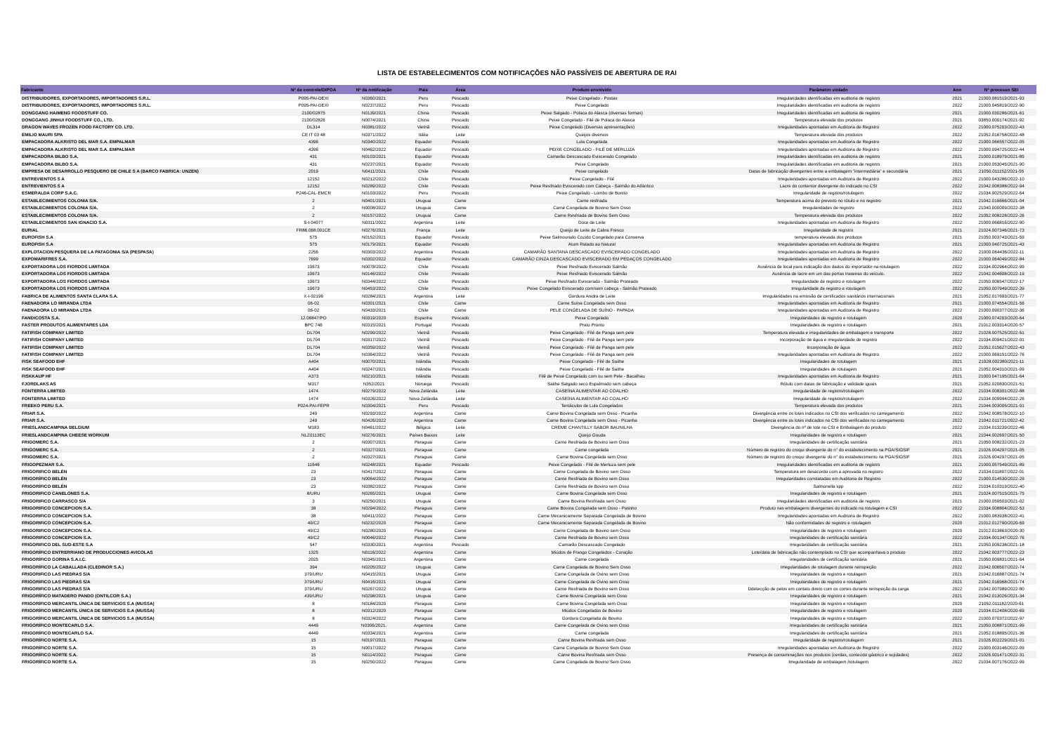LISTA DE ESTABELECIMENTOS COM NOTIFICAÇÕES NÃO PASSÍVEIS DE ABERTURA DE RAI
| Fabricante | Nº de controle/DIPOA | Nº da notificação | País | Área | Produto envolvido | Parâmetro violado | Ano | Nº processo SEI |
| --- | --- | --- | --- | --- | --- | --- | --- | --- |
| DISTRIBUIDORES, EXPORTADORES, IMPORTADORES S.R.L. | P095-PAI-DEXI | N0360/2021 | Peru | Pescado | Peixe Congelado - Postas | Irregularidades identificadas em auditoria de registro | 2021 | 21000.081519/2021-93 |
| DISTRIBUIDORES, EXPORTADORES, IMPORTADORES S.R.L. | P095-PAI-DEXI | N0237/2022 | Peru | Pescado | Peixe Congelado | Irregularidades identificadas em auditoria de registro | 2022 | 21000.045819/2022-90 |
| DONGGANG HAIMENG FOODSTUFF CO. | 2100/02875 | N0139/2021 | China | Pescado | Peixe Salgado - Polaca do Alasca (diversas formas) | Irregularidades identificadas em auditoria de registro | 2021 | 21000.030286/2021-61 |
| DONGGANG JINHUI FOODSTUFF CO., LTD. | 2100/02826 | N0074/2021 | China | Pescado | Peixe Congelado - Filé de Polaca do Alasca | Temperatura elevada dos produtos | 2021 | 03850.000174/2021-92 |
| DRAGON WAVES FROZEN FOOD FACTORY CO. LTD. | DL314 | N0381/2022 | Vietnã | Pescado | Peixe Congelado (Diversas apresentações) | Irregularidades apontadas em Auditoria de Registro | 2022 | 21000.075203/2022-43 |
| EMILIO MAURI SPA | CE IT 03 48 | N0371/2022 | Itália | Leite | Queijos diversos | Temperatura elevada dos produtos | 2022 | 21052.016758/2022-48 |
| EMPACADORA ALKRISTO DEL MAR S.A. EMPALMAR | 4396 | N0340/2022 | Equador | Pescado | Lula Congelada | Irregularidades apontadas em Auditoria de Registro | 2022 | 21000.066557/2022-05 |
| EMPACADORA ALKRISTO DEL MAR S.A. EMPALMAR | 4396 | N0462/2022 | Equador | Pescado | PEIXE CONGELADO - FILÉ DE MERLUZA | Irregularidades apontadas em Auditoria de Registro | 2022 | 21000.094725/2022-44 |
| EMPACADORA BILBO S.A. | 431 | N0103/2021 | Equador | Pescado | Camarão Descascado Eviscerado Congelado | Irregularidades identificadas em auditoria de registro | 2021 | 21000.018979/2021-85 |
| EMPACADORA BILBO S.A. | 431 | N0237/2021 | Equador | Pescado | Peixe Congelado | Irregularidades identificadas em auditoria de registro | 2021 | 21000.053045/2021-90 |
| EMPRESA DE DESARROLLO PESQUERO DE CHILE S A (BARCO FABRICA: UNZEN) | 2019 | N0411/2021 | Chile | Pescado | Peixe congelado | Datas de fabricação divergentes entre a embalagem "intermediária" e secundária | 2021 | 21050.011152/2021-55 |
| ENTREVIENTOS S A | 12152 | N0212/2022 | Chile | Pescado | Peixe Congelado - Filé | Irregularidades apontadas em Auditoria de Registro | 2022 | 21000.043286/2022-10 |
| ENTREVIENTOS S A | 12152 | N0289/2022 | Chile | Pescado | Peixe Resfriado Eviscerado com Cabeça - Salmão do Atlântico | Lacre do contentor divergente do indicado no CSI | 2022 | 21042.008388/2022-94 |
| ESMERALDA CORP S.A.C. | P246-CAL-EMCR | N0103/2022 | Peru | Pescado | Peixe Congelado - Lombo de Bonito | Irregularidade de registro/rotulagem | 2022 | 21034.002529/2022-64 |
| ESTABLECIMIENTOS COLONIA S/A. | 2 | N0401/2021 | Uruguai | Carne | Carne resfriada | Temperatura acima do previsto no rótulo e no registro | 2021 | 21042.016666/2021-04 |
| ESTABLECIMIENTOS COLONIA S/A. | 2 | N0008/2022 | Uruguai | Carne | Carne Congelada de Bovino Sem Osso | Irregularidades de registro | 2022 | 21040.000009/2022-38 |
| ESTABLECIMIENTOS COLONIA S/A. | 2 | N0157/2022 | Uruguai | Carne | Carne Resfriada de Bovino Sem Osso | Temperatura elevada dos produtos | 2022 | 21052.008228/2022-26 |
| ESTABLECIMIENTOS SAN IGNACIO S.A. | S-I-04077 | N0311/2022 | Argentina | Leite | Doce de Leite | Irregularidades apontadas em Auditoria de Registro | 2022 | 21000.066816/2022-90 |
| EURIAL | FR86.068.001CE | N0276/2021 | França | Leite | Queijo de Leite de Cabra Fresco | Irregularidade de registro | 2021 | 21024.007346/2021-73 |
| EUROFISH S.A | 575 | N0152/2021 | Equador | Pescado | Peixe Salmourado Cozido Congelado para Conserva | temperatura elevada dos produtos | 2021 | 21050.003743/2021-59 |
| EUROFISH S.A | 575 | N0179/2021 | Equador | Pescado | Atum Ralado ao Natural | Irregularidades apontadas em Auditoria de Registro | 2021 | 21000.040725/2021-43 |
| EXPLOTACION PESQUERA DE LA PATAGONIA S/A (PESPASA) | 2256 | N0303/2022 | Argentina | Pescado | CAMARÃO SANTANA DESCASCADO EVISCERADO CONGELADO | Irregularidades apontadas em Auditoria de Registro | 2022 | 21000.064436/2022-11 |
| EXPOMARIFRES S.A. | 7699 | N0302/2022 | Equador | Pescado | CAMARÃO CINZA DESCASCADO EVISCERADO EM PEDAÇOS CONGELADO | Irregularidades apontadas em Auditoria de Registro | 2022 | 21000.064049/2022-84 |
| EXPORTADORA LOS FIORDOS LIMITADA | 10673 | N0078/2022 | Chile | Pescado | Peixe Resfriado Eviscerado Salmão | Ausência de local para indicação dos dados do importador na rotulagem | 2022 | 21034.002964/2022-99 |
| EXPORTADORA LOS FIORDOS LIMITADA | 10673 | N0146/2022 | Chile | Pescado | Peixe Resfriado Eviscerado Salmão | Ausência de lacre em um das portas traseiras do veículo. | 2022 | 21042.004608/2022-19 |
| EXPORTADORA LOS FIORDOS LIMITADA | 10673 | N0344/2022 | Chile | Pescado | Peixe Resfriado Eviscerado - Salmão Prateado | Irregularidade de registro e rotulagem | 2022 | 21050.006547/2022-17 |
| EXPORTADORA LOS FIORDOS LIMITADA | 10673 | N0453/2022 | Chile | Pescado | Peixe Congelado Eviscerado com/sem cabeça - Salmão Prateado | Irregularidade de registro e rotulagem | 2022 | 21050.007949/2022-39 |
| FABRICA DE ALIMENTOS SANTA CLARA S.A. | X-I-02196 | N0284/2021 | Argentina | Leite | Gordura Anidra de Leite | Irregularidades na emissão de certificados sanitários internacionais | 2021 | 21052.017693/2021-77 |
| FAENADORA LO MIRANDA LTDA | 06-02 | N0301/2021 | Chile | Carne | Carne Suína Congelada sem Osso | Irregularidades apontadas em Auditoria de Registro | 2021 | 21000.074554/2021-56 |
| FAENADORA LO MIRANDA LTDA | 06-02 | N0433/2021 | Chile | Carne | PELE CONGELADA DE SUÍNO - PAPADA | Irregularidades apontadas em Auditoria de Registro | 2022 | 21000.090377/2022-36 |
| FANDICOSTA S.A. | 12.08847/PO | N0319/2020 | Espanha | Pescado | Peixe Congelado | Irregularidades de registro e rotulagem | 2020 | 21000.074203/2020-64 |
| FASTER PRODUTOS ALIMENTARES LDA | BPC 746 | N0315/2021 | Portugal | Pescado | Prato Pronto | Irregularidades de registro e rotulagem | 2021 | 21012.003314/2020-57 |
| FATIFISH COMPANY LIMITED | DL704 | N0299/2022 | Vietnã | Pescado | Peixe Congelado - Filé de Panga sem pele | Temperatura elevada e irregularidades de embalagem e transporte | 2022 | 21028.007525/2022-51 |
| FATIFISH COMPANY LIMITED | DL704 | N0317/2022 | Vietnã | Pescado | Peixe Congelado - Filé de Panga sem pele | Incorporação de água e irregularidade de registro | 2022 | 21034.009421/2022-01 |
| FATIFISH COMPANY LIMITED | DL704 | N0359/2022 | Vietnã | Pescado | Peixe Congelado - Filé de Panga sem pele | Incorporação de água | 2022 | 21052.015627/2022-43 |
| FATIFISH COMPANY LIMITED | DL704 | N0364/2022 | Vietnã | Pescado | Peixe Congelado - Filé de Panga sem pele | Irregularidades apontadas em Auditoria de Registro | 2022 | 21000.069151/2022-76 |
| FISK SEAFOOD EHF | A404 | N0070/2021 | Islândia | Pescado | Peixe Congelado - Filé de Saithe | Irregularidades de rotulagem | 2021 | 21028.002380/2021-11 |
| FISK SEAFOOD EHF | A404 | N0247/2021 | Islândia | Pescado | Peixe Congelado - Filé de Saithe | Irregularidades de rotulagem | 2021 | 21052.004310/2021-09 |
| FISKKAUP HF | A373 | N0210/2021 | Islândia | Pescado | Filé de Peixe Congelado com ou sem Pele - Bacalhau | Irregularidades apontadas em Auditoria de Registro | 2021 | 21000.047195/2021-64 |
| FJORDLAKS AS | M317 | N352/2021 | Noruega | Pescado | Saithe Salgado seco Espalmado sem cabeça | Rótulo com datas de fabricação e validade iguais | 2021 | 21052.020830/2021-51 |
| FONTERRA LIMITED | 1474 | N0279/2022 | Nova Zelândia | Leite | CASEÍNA ALIMENTAR AO COALHO | Irregularidade de registro/rotulagem | 2022 | 21034.008301/2022-88 |
| FONTERRA LIMITED | 1474 | N0326/2022 | Nova Zelândia | Leite | CASEÍNA ALIMENTAR AO COALHO | Irregularidade de registro/rotulagem | 2022 | 21034.009994/2022-26 |
| FREEKO PERU S.A. | P024-PAI-FEPR | N0304/2021 | Peru | Pescado | Tentáculos de Lula Congelados | Temperatura elevada dos produtos | 2021 | 21044.003005/2021-91 |
| FRIAR S.A. | 249 | N0293/2022 | Argentina | Carne | Carne Bovina Congelada sem Osso - Picanha | Divergência entre os lotes indicados no CSI dos verificados no carregamento | 2022 | 21042.008578/2022-10 |
| FRIAR S.A. | 249 | N0426/2022 | Argentina | Carne | Carne Bovina Congelada sem Osso - Picanha | Divergência entre os lotes indicados no CSI dos verificados no carregamento | 2022 | 21042.011721/2022-42 |
| FRIESLANDCAMPINA BELGIUM | M183 | N0461/2022 | Bélgica | Leite | CREME CHANTILLY SABOR BAUNILHA | Divergência do nº de lote no CSI e Embalagem do produto | 2022 | 21034.013239/2022-46 |
| FRIESLANDCAMPINA CHEESE WORKUM | NLZ0113EC | N0276/2021 | Países Baixos | Leite | Queijo Gouda | Irregularidades de registro e rotulagem | 2021 | 21044.002697/2021-50 |
| FRIGOMERC S.A. | 2 | N0307/2021 | Paraguai | Carne | Carne Resfriada de Bovino sem Osso | Irregularidades de certificação sanitária | 2021 | 21050.008232/2021-23 |
| FRIGOMERC S.A. | 2 | N0327/2021 | Paraguai | Carne | Carne congelada | Número de registro do croqui divergente do n° do estabelecimento na PGA/SIGSIF | 2021 | 21026.004297/2021-05 |
| FRIGOMERC S.A. | 2 | N0327/2021 | Paraguai | Carne | Carne Bovina Congelada sem Osso | Número de registro do croqui divergente do n° do estabelecimento na PGA/SIGSIF | 2021 | 21026.004297/2021-05 |
| FRIGOPEZMAR S.A. | 11646 | N0248/2021 | Equador | Pescado | Peixe Congelado - Filé de Merluza sem pele | Irregularidades identificadas em auditoria de registro | 2021 | 21000.057549/2021-89 |
| FRIGORIFICO BELÉN | 23 | N0417/2022 | Paraguai | Carne | Carne Congelada de Bovino sem Osso | Temperatura em desacordo com a aprovada no registro | 2022 | 21034.011897/2022-01 |
| FRIGORÍFICO BELÉN | 23 | N0064/2022 | Paraguai | Carne | Carne Resfriada de Bovino sem Osso | Irregularidades constatadas em Auditoria de Registro | 2022 | 21000.014530/2022-29 |
| FRIGORÍFICO BELÉN | 23 | N0382/2022 | Paraguai | Carne | Carne Resfriada de Bovino sem Osso | Salmonella spp | 2022 | 21034.010319/2022-40 |
| FRIGORIFICO CANELONES S.A. | 8/URU | N0265/2021 | Uruguai | Carne | Carne Bovina Congelada sem Osso | Irregularidades de registro e rotulagem | 2021 | 21024.007515/2021-75 |
| FRIGORIFICO CARRASCO S/A | 3 | N0250/2021 | Uruguai | Carne | Carne Bovina Resfriada sem Osso | Irregularidades identificadas em auditoria de registro | 2021 | 21000.059503/2021-02 |
| FRIGORIFICO CONCEPCION S.A. | 38 | N0294/2022 | Paraguai | Carne | Carne Bovina Congelada sem Osso - Patinho | Produto nas embalagens divergentes do indicado na rotulagem e CSI | 2022 | 21034.008804/2022-53 |
| FRIGORIFICO CONCEPCION S.A. | 38 | N0411/2022 | Paraguai | Carne | Carne Mecanicamente Separada Congelada de Bovino | Irregularidades apontadas em Auditoria de Registro | 2022 | 21000.083938/2022-41 |
| FRIGORIFICO CONCEPCION S.A. | 49/C2 | N0232/2020 | Paraguai | Carne | Carne Mecanicamente Separada Congelada de Bovino | Não conformidades de registro e rotulagem | 2020 | 21012.012790/2020-69 |
| FRIGORIFICO CONCEPCION S.A. | 49/C2 | N0280/2020 | Paraguai | Carne | Carne Congelada de Bovino sem Osso | Irregularidades de registro e rotulagem | 2020 | 21012.013863/2020-30 |
| FRIGORIFICO CONCEPCION S.A. | 49/C2 | N0046/2022 | Paraguai | Carne | Carne Resfriada de Bovino sem Osso | Irregularidades de certificação sanitária | 2022 | 21034.001347/2022-76 |
| FRIGORIFICO DEL SUD-ESTE S.A | 547 | N0330/2021 | Argentina | Pescado | Camarão Descascado Congelado | Irregularidades de certificação sanitária | 2021 | 21050.009238/2021-18 |
| FRIGORÍFICO ENTRERRIANO DE PRODUCCIONES AVICOLAS | 1325 | N0116/2022 | Argentina | Carne | Miúdos de Frango Congelados - Coração | Lote/data de fabricação não contemplado no CSI que acompanhava o produto | 2022 | 21042.003777/2022-23 |
| FRIGORÍFICO GORINA S.A.I.C. | 2025 | N0345/2021 | Argentina | Carne | Carne congelada | irregularidades de certificação sanitária | 2021 | 21050.009831/2021-64 |
| FRIGORÍFICO LA CABALLADA (CLEDINOR S.A.) | 394 | N0205/2022 | Uruguai | Carne | Carne Congelada de Bovino Sem Osso | Irregularidades de rotulagem durante reinspeção | 2022 | 21042.006507/2022-74 |
| FRIGORIFICO LAS PIEDRAS S/A | 379/URU | N0415/2021 | Uruguai | Carne | Carne Congelada de Ovino sem Osso | Irregularidades de registro e rotulagem | 2021 | 21042.016887/2021-74 |
| FRIGORIFICO LAS PIEDRAS S/A | 379/URU | N0416/2021 | Uruguai | Carne | Carne Congelada de Ovino sem Osso | Irregularidades de registro e rotulagem | 2021 | 21042.016968/2021-74 |
| FRIGORIFICO LAS PIEDRAS S/A | 379/URU | N0267/2022 | Uruguai | Carne | Carne Resfriada de Bovino sem Osso | Ddetecção de pelos em contato direto com os cortes durante reinspeção da carga | 2022 | 21042.007989/2022-80 |
| FRIGORÍFICO MATADERO PANDO (ONTILCOR S.A.) | 439/URU | N0298/2021 | Uruguai | Carne | Carne Bovina Congelada sem Osso | Irregularidades de registro e rotulagem | 2021 | 21042.013026/2021-34 |
| FRIGORÍFICO MERCANTIL ÚNICA DE SERVICIOS S.A (MUSSA) | 8 | N0184/2020 | Paraguai | Carne | Carne Bovina Congelada sem Osso | Irregularidades de registro e rotulagem | 2020 | 21052.011182/2020-61 |
| FRIGORÍFICO MERCANTIL ÚNICA DE SERVICIOS S.A (MUSSA) | 8 | N0312/2020 | Paraguai | Carne | Miúdos Congelados de Bovino | Irregularidades de registro e rotulagem | 2020 | 21034.012408/2020-69 |
| FRIGORÍFICO MERCANTIL ÚNICA DE SERVICIOS S.A (MUSSA) | 8 | N0324/2022 | Paraguai | Carne | Gordura Congelada de Bovino | Irregularidades de registro e rotulagem | 2022 | 21000.070372/2022-97 |
| FRIGORÍFICO MONTECARLO S.A. | 4449 | N0306/2021. | Argentina | Carne | Carne Congelada de Ovino sem Osso | Irregularidades de certificação sanitária | 2021 | 21050.008871/2021-99 |
| FRIGORÍFICO MONTECARLO S.A. | 4449 | N0334/2021 | Argentina | Carne | Carne congelada | Irregularidades de certificação sanitária | 2021 | 21052.018895/2021-36 |
| FRIGORÍFICO NORTE S.A. | 15 | N0197/2021 | Paraguai | Carne | Carne Bovina Resfriada sem Osso | Irregularidade de registro/rotulagem | 2021 | 21026.002229/2021-01 |
| FRIGORÍFICO NORTE S.A. | 15 | N0017/2022 | Paraguai | Carne | Carne Congelada de Bovino Sem Osso | Irregularidades apontadas em Auditoria de Registro | 2022 | 21000.003146/2022-09 |
| FRIGORÍFICO NORTE S.A. | 15 | N0114/2022 | Paraguai | Carne | Carne Bovina Resfriada sem Osso | Presença de contaminações nos produtos (cerdas, conteúdo gástrico e sujidades) | 2022 | 21026.001471/2022-31 |
| FRIGORÍFICO NORTE S.A. | 15 | N0250/2022 | Paraguai | Carne | Carne Congelada de Bovino Sem Osso | Irregularidade de embalagem /rotulagem | 2022 | 21034.007176/2022-99 |